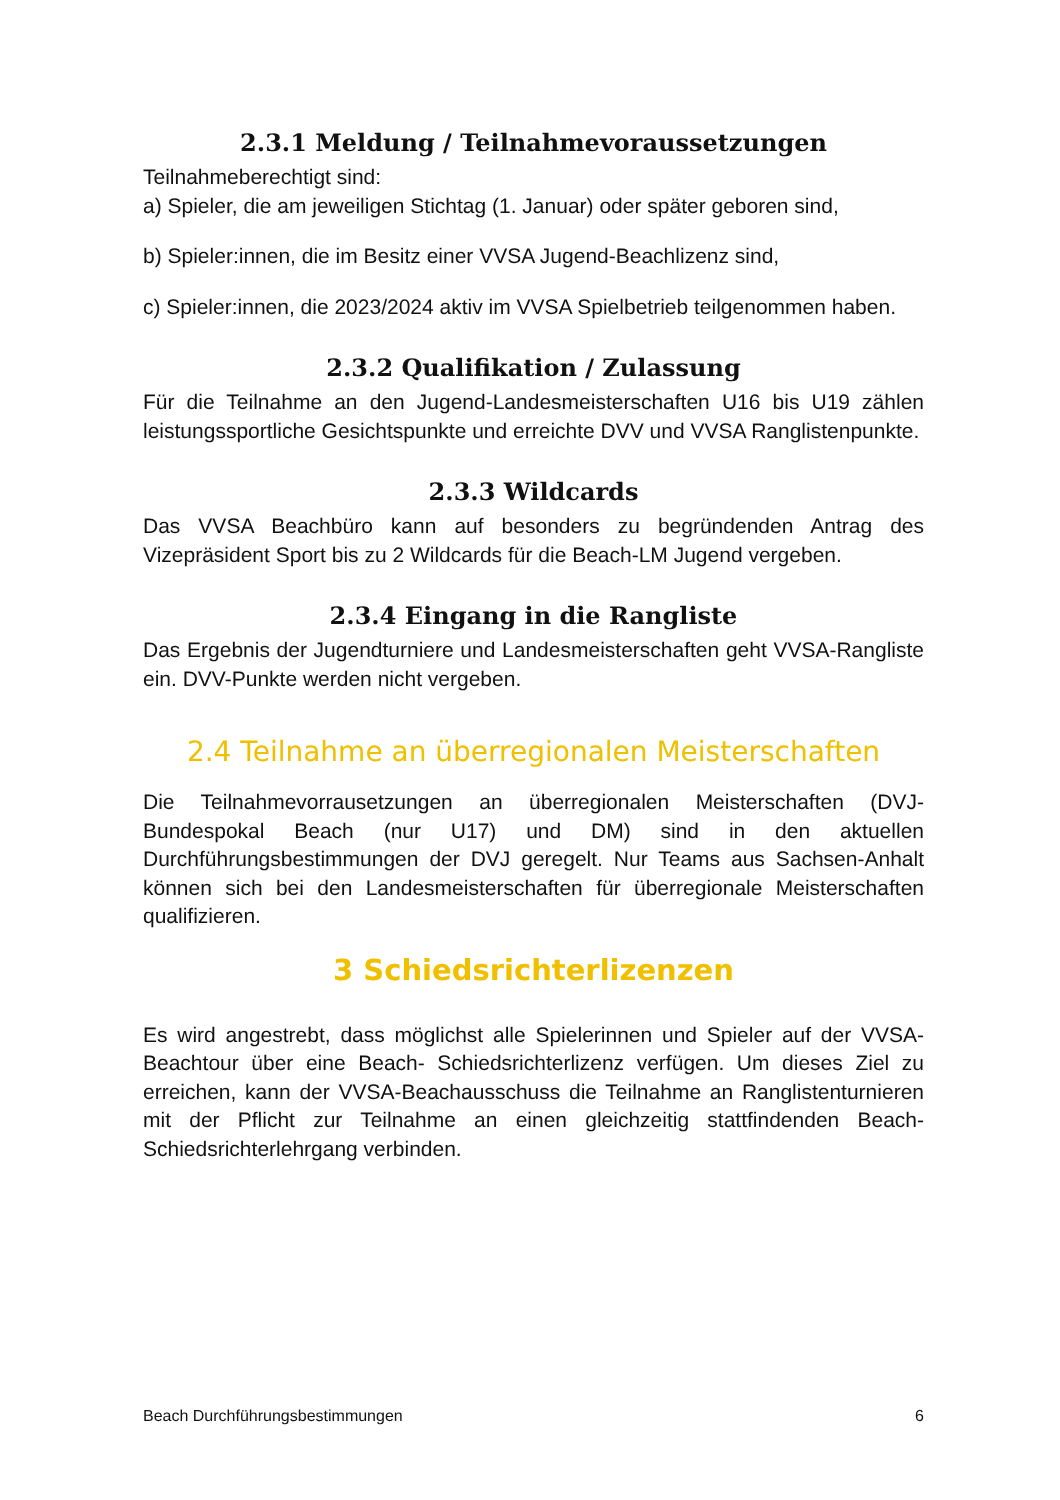2.3.1 Meldung / Teilnahmevoraussetzungen
Teilnahmeberechtigt sind:
a) Spieler, die am jeweiligen Stichtag (1. Januar) oder später geboren sind,
b) Spieler:innen, die im Besitz einer VVSA Jugend-Beachlizenz sind,
c) Spieler:innen, die 2023/2024 aktiv im VVSA Spielbetrieb teilgenommen haben.
2.3.2 Qualifikation / Zulassung
Für die Teilnahme an den Jugend-Landesmeisterschaften U16 bis U19 zählen leistungssportliche Gesichtspunkte und erreichte DVV und VVSA Ranglistenpunkte.
2.3.3 Wildcards
Das VVSA Beachbüro kann auf besonders zu begründenden Antrag des Vizepräsident Sport bis zu 2 Wildcards für die Beach-LM Jugend vergeben.
2.3.4 Eingang in die Rangliste
Das Ergebnis der Jugendturniere und Landesmeisterschaften geht VVSA-Rangliste ein. DVV-Punkte werden nicht vergeben.
2.4 Teilnahme an überregionalen Meisterschaften
Die Teilnahmevorrausetzungen an überregionalen Meisterschaften (DVJ-Bundespokal Beach (nur U17) und DM) sind in den aktuellen Durchführungsbestimmungen der DVJ geregelt. Nur Teams aus Sachsen-Anhalt können sich bei den Landesmeisterschaften für überregionale Meisterschaften qualifizieren.
3 Schiedsrichterlizenzen
Es wird angestrebt, dass möglichst alle Spielerinnen und Spieler auf der VVSA-Beachtour über eine Beach- Schiedsrichterlizenz verfügen. Um dieses Ziel zu erreichen, kann der VVSA-Beachausschuss die Teilnahme an Ranglistenturnieren mit der Pflicht zur Teilnahme an einen gleichzeitig stattfindenden Beach- Schiedsrichterlehrgang verbinden.
Beach Durchführungsbestimmungen 6